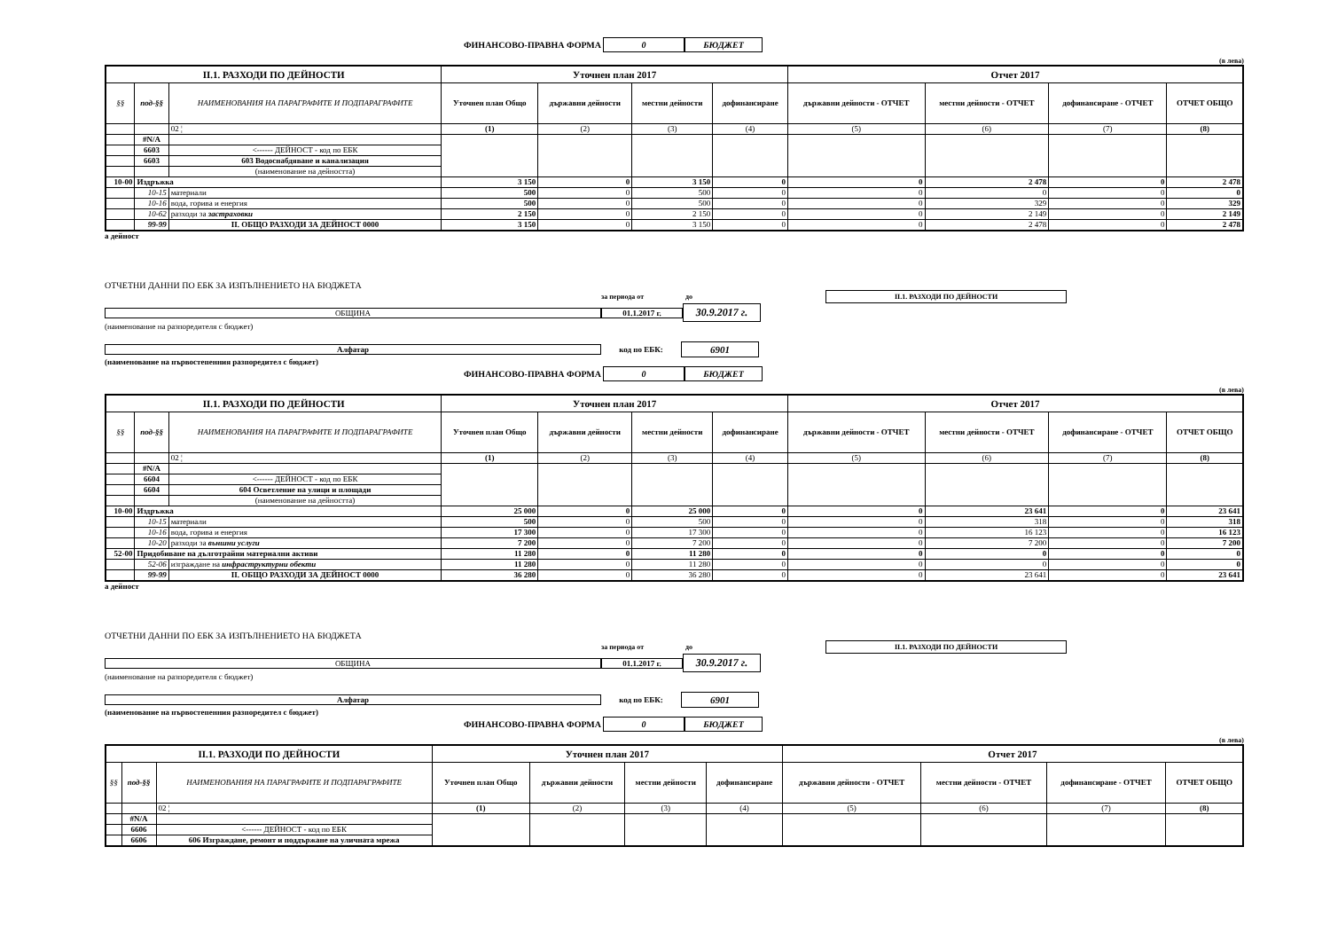ФИНАНСОВО-ПРАВНА ФОРМА 0 БЮДЖЕТ
(в лева)
| II.1. РАЗХОДИ ПО ДЕЙНОСТИ | | | Уточнен план 2017 | | | | Отчет 2017 | | | |
| --- | --- | --- | --- | --- | --- | --- | --- | --- | --- | --- |
| §§ | под-§§ | НАИМЕНОВАНИЯ НА ПАРАГРАФИТЕ И ПОДПАРАГРАФИТЕ | Уточнен план Общо | държавни дейности | местни дейности | дофинансиране | държавни дейности - ОТЧЕТ | местни дейности - ОТЧЕТ | дофинансиране - ОТЧЕТ | ОТЧЕТ ОБЩО |
| | | 02 ¦ | (1) | (2) | (3) | (4) | (5) | (6) | (7) | (8) |
| | #N/A | | | | | | | | | |
| | 6603 | <------ ДЕЙНОСТ - код по ЕБК | | | | | | | | |
| | 6603 | 603 Водоснабдяване и канализация | | | | | | | | |
| | | (наименование на дейността) | | | | | | | | |
| 10-00 | Издръжка | | 3 150 | 0 | 3 150 | 0 | 0 | 2 478 | 0 | 2 478 |
| | 10-15 | материали | 500 | 0 | 500 | 0 | 0 | 0 | 0 | 0 |
| | 10-16 | вода, горива и енергия | 500 | 0 | 500 | 0 | 0 | 329 | 0 | 329 |
| | 10-62 | разходи за застраховки | 2 150 | 0 | 2 150 | 0 | 0 | 2 149 | 0 | 2 149 |
| | 99-99 | II. ОБЩО РАЗХОДИ ЗА ДЕЙНОСТ 0000 | 3 150 | 0 | 3 150 | 0 | 0 | 2 478 | 0 | 2 478 |
а дейност
ОТЧЕТНИ ДАННИ ПО ЕБК ЗА ИЗПЪЛНЕНИЕТО НА БЮДЖЕТА
за периода от до II.1. РАЗХОДИ ПО ДЕЙНОСТИ
ОБЩИНА 01.1.2017 г. 30.9.2017 г.
(наименование на разпоредителя с бюджет)
Алфатар код по ЕБК: 6901
(наименование на първостепенния разпоредител с бюджет)
ФИНАНСОВО-ПРАВНА ФОРМА 0 БЮДЖЕТ
(в лева)
| II.1. РАЗХОДИ ПО ДЕЙНОСТИ | | | Уточнен план 2017 | | | | Отчет 2017 | | | |
| --- | --- | --- | --- | --- | --- | --- | --- | --- | --- | --- |
| §§ | под-§§ | НАИМЕНОВАНИЯ НА ПАРАГРАФИТЕ И ПОДПАРАГРАФИТЕ | Уточнен план Общо | държавни дейности | местни дейности | дофинансиране | държавни дейности - ОТЧЕТ | местни дейности - ОТЧЕТ | дофинансиране - ОТЧЕТ | ОТЧЕТ ОБЩО |
| | | 02 ¦ | (1) | (2) | (3) | (4) | (5) | (6) | (7) | (8) |
| | #N/A | | | | | | | | | |
| | 6604 | <------ ДЕЙНОСТ - код по ЕБК | | | | | | | | |
| | 6604 | 604 Осветление на улици и площади | | | | | | | | |
| | | (наименование на дейността) | | | | | | | | |
| 10-00 | Издръжка | | 25 000 | 0 | 25 000 | 0 | 0 | 23 641 | 0 | 23 641 |
| | 10-15 | материали | 500 | 0 | 500 | 0 | 0 | 318 | 0 | 318 |
| | 10-16 | вода, горива и енергия | 17 300 | 0 | 17 300 | 0 | 0 | 16 123 | 0 | 16 123 |
| | 10-20 | разходи за външни услуги | 7 200 | 0 | 7 200 | 0 | 0 | 7 200 | 0 | 7 200 |
| 52-00 | Придобиване на дълготрайни материални активи | | 11 280 | 0 | 11 280 | 0 | 0 | 0 | 0 | 0 |
| | 52-06 | изграждане на инфраструктурни обекти | 11 280 | 0 | 11 280 | 0 | 0 | 0 | 0 | 0 |
| | 99-99 | II. ОБЩО РАЗХОДИ ЗА ДЕЙНОСТ 0000 | 36 280 | 0 | 36 280 | 0 | 0 | 23 641 | 0 | 23 641 |
а дейност
ОТЧЕТНИ ДАННИ ПО ЕБК ЗА ИЗПЪЛНЕНИЕТО НА БЮДЖЕТА
за периода от до II.1. РАЗХОДИ ПО ДЕЙНОСТИ
ОБЩИНА 01.1.2017 г. 30.9.2017 г.
(наименование на разпоредителя с бюджет)
Алфатар код по ЕБК: 6901
(наименование на първостепенния разпоредител с бюджет)
ФИНАНСОВО-ПРАВНА ФОРМА 0 БЮДЖЕТ
(в лева)
| II.1. РАЗХОДИ ПО ДЕЙНОСТИ | | | Уточнен план 2017 | | | | Отчет 2017 | | | |
| --- | --- | --- | --- | --- | --- | --- | --- | --- | --- | --- |
| §§ | под-§§ | НАИМЕНОВАНИЯ НА ПАРАГРАФИТЕ И ПОДПАРАГРАФИТЕ | Уточнен план Общо | държавни дейности | местни дейности | дофинансиране | държавни дейности - ОТЧЕТ | местни дейности - ОТЧЕТ | дофинансиране - ОТЧЕТ | ОТЧЕТ ОБЩО |
| | | 02 ¦ | (1) | (2) | (3) | (4) | (5) | (6) | (7) | (8) |
| | #N/A | | | | | | | | | |
| | 6606 | <------ ДЕЙНОСТ - код по ЕБК | | | | | | | | |
| | 6606 | 606 Изграждане, ремонт и поддържане на уличната мрежа | | | | | | | | |